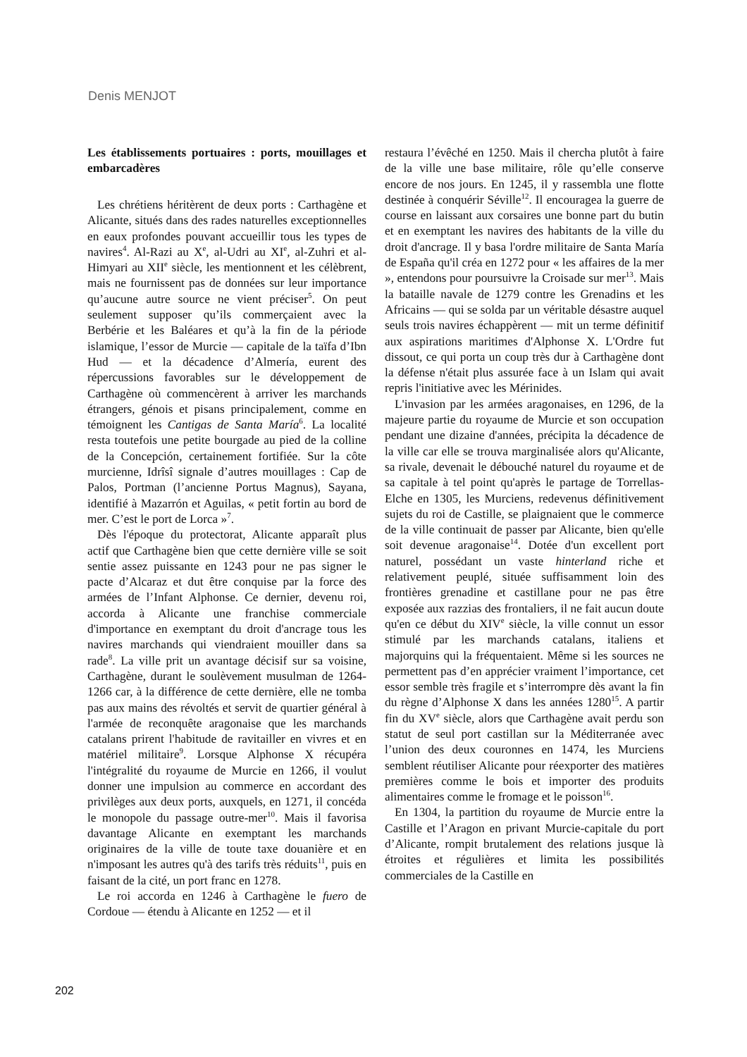Denis MENJOT
Les établissements portuaires : ports, mouillages et embarcadères
Les chrétiens héritèrent de deux ports : Carthagène et Alicante, situés dans des rades naturelles exceptionnelles en eaux profondes pouvant accueillir tous les types de navires<sup>4</sup>. Al-Razi au X<sup>e</sup>, al-Udri au XI<sup>e</sup>, al-Zuhri et al-Himyari au XII<sup>e</sup> siècle, les mentionnent et les célèbrent, mais ne fournissent pas de données sur leur importance qu’aucune autre source ne vient préciser<sup>5</sup>. On peut seulement supposer qu’ils commerçaient avec la Berbérie et les Baléares et qu’à la fin de la période islamique, l’essor de Murcie — capitale de la taïfa d’Ibn Hud — et la décadence d’Almería, eurent des répercussions favorables sur le développement de Carthagène où commencèrent à arriver les marchands étrangers, génois et pisans principalement, comme en témoignent les Cantigas de Santa María<sup>6</sup>. La localité resta toutefois une petite bourgade au pied de la colline de la Concepción, certainement fortifiée. Sur la côte murcienne, Idrîsî signale d’autres mouillages : Cap de Palos, Portman (l’ancienne Portus Magnus), Sayana, identifié à Mazarrón et Aguilas, « petit fortin au bord de mer. C’est le port de Lorca »<sup>7</sup>.
Dès l'époque du protectorat, Alicante apparaît plus actif que Carthagène bien que cette dernière ville se soit sentie assez puissante en 1243 pour ne pas signer le pacte d’Alcaraz et dut être conquise par la force des armées de l’Infant Alphonse. Ce dernier, devenu roi, accorda à Alicante une franchise commerciale d'importance en exemptant du droit d'ancrage tous les navires marchands qui viendraient mouiller dans sa rade<sup>8</sup>. La ville prit un avantage décisif sur sa voisine, Carthagène, durant le soulèvement musulman de 1264-1266 car, à la différence de cette dernière, elle ne tomba pas aux mains des révoltés et servit de quartier général à l'armée de reconquête aragonaise que les marchands catalans prirent l'habitude de ravitailler en vivres et en matériel militaire<sup>9</sup>. Lorsque Alphonse X récupéra l'intégralité du royaume de Murcie en 1266, il voulut donner une impulsion au commerce en accordant des privilèges aux deux ports, auxquels, en 1271, il concéda le monopole du passage outre-mer<sup>10</sup>. Mais il favorisa davantage Alicante en exemptant les marchands originaires de la ville de toute taxe douanière et en n'imposant les autres qu'à des tarifs très réduits<sup>11</sup>, puis en faisant de la cité, un port franc en 1278.
Le roi accorda en 1246 à Carthagène le fuero de Cordoue — étendu à Alicante en 1252 — et il
restaura l’évêché en 1250. Mais il chercha plutôt à faire de la ville une base militaire, rôle qu’elle conserve encore de nos jours. En 1245, il y rassembla une flotte destinée à conquérir Séville<sup>12</sup>. Il encouragea la guerre de course en laissant aux corsaires une bonne part du butin et en exemptant les navires des habitants de la ville du droit d'ancrage. Il y basa l'ordre militaire de Santa María de España qu'il créa en 1272 pour « les affaires de la mer », entendons pour poursuivre la Croisade sur mer<sup>13</sup>. Mais la bataille navale de 1279 contre les Grenadins et les Africains — qui se solda par un véritable désastre auquel seuls trois navires échappèrent — mit un terme définitif aux aspirations maritimes d'Alphonse X. L'Ordre fut dissout, ce qui porta un coup très dur à Carthagène dont la défense n'était plus assurée face à un Islam qui avait repris l'initiative avec les Mérinides.
L'invasion par les armées aragonaises, en 1296, de la majeure partie du royaume de Murcie et son occupation pendant une dizaine d'années, précipita la décadence de la ville car elle se trouva marginalisée alors qu'Alicante, sa rivale, devenait le débouché naturel du royaume et de sa capitale à tel point qu'après le partage de Torrellas-Elche en 1305, les Murciens, redevenus définitivement sujets du roi de Castille, se plaignaient que le commerce de la ville continuait de passer par Alicante, bien qu'elle soit devenue aragonaise<sup>14</sup>. Dotée d'un excellent port naturel, possédant un vaste hinterland riche et relativement peuplé, située suffisamment loin des frontières grenadine et castillane pour ne pas être exposée aux razzias des frontaliers, il ne fait aucun doute qu'en ce début du XIV<sup>e</sup> siècle, la ville connut un essor stimulé par les marchands catalans, italiens et majorquins qui la fréquentaient. Même si les sources ne permettent pas d’en apprécier vraiment l’importance, cet essor semble très fragile et s’interrompre dès avant la fin du règne d’Alphonse X dans les années 1280<sup>15</sup>. A partir fin du XV<sup>e</sup> siècle, alors que Carthagène avait perdu son statut de seul port castillan sur la Méditerranée avec l’union des deux couronnes en 1474, les Murciens semblent réutiliser Alicante pour réexporter des matières premières comme le bois et importer des produits alimentaires comme le fromage et le poisson<sup>16</sup>.
En 1304, la partition du royaume de Murcie entre la Castille et l’Aragon en privant Murcie-capitale du port d’Alicante, rompit brutalement des relations jusque là étroites et régulières et limita les possibilités commerciales de la Castille en
202